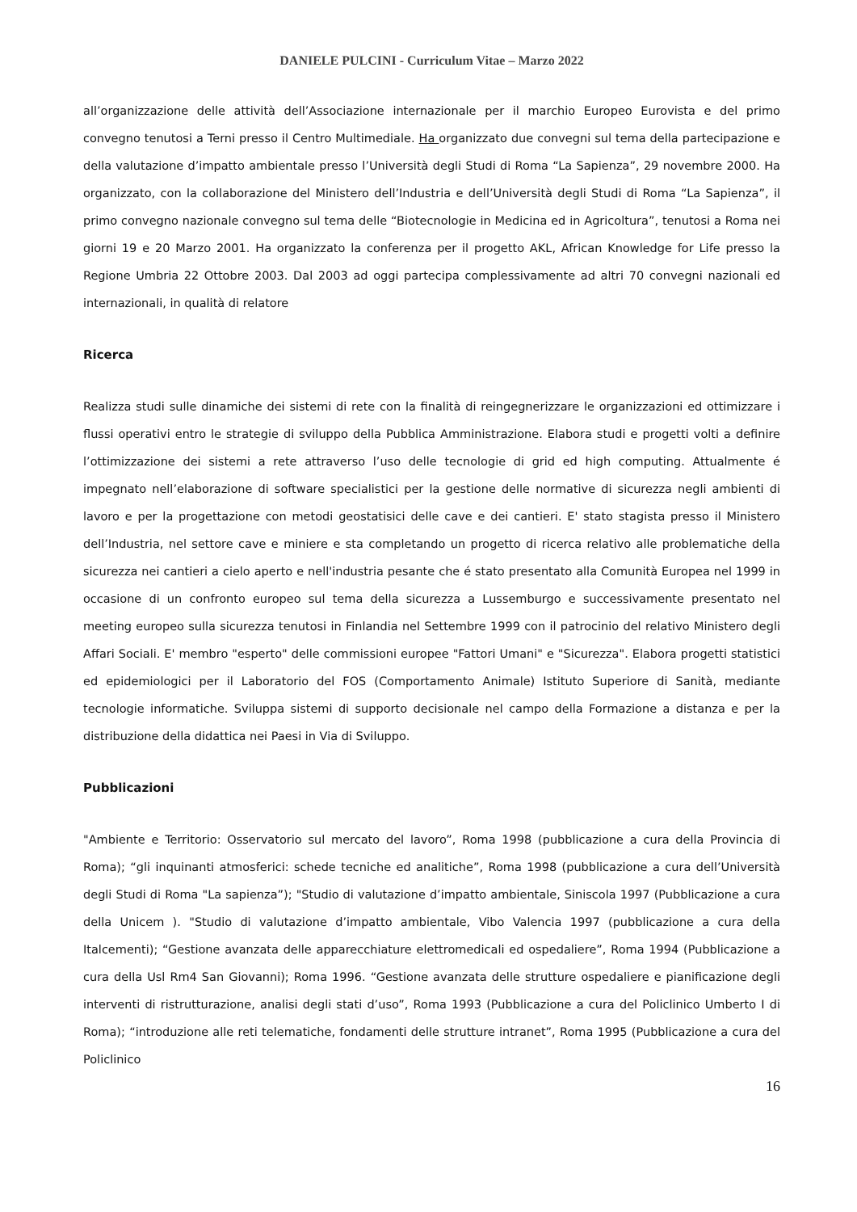DANIELE PULCINI - Curriculum Vitae – Marzo 2022
all’organizzazione delle attività dell’Associazione internazionale per il marchio Europeo Eurovista e del primo convegno tenutosi a Terni presso il Centro Multimediale. Ha organizzato due convegni sul tema della partecipazione e della valutazione d’impatto ambientale presso l’Università degli Studi di Roma “La Sapienza”, 29 novembre 2000. Ha organizzato, con la collaborazione del Ministero dell’Industria e dell’Università degli Studi di Roma “La Sapienza”, il primo convegno nazionale convegno sul tema delle “Biotecnologie in Medicina ed in Agricoltura”, tenutosi a Roma nei giorni 19 e 20 Marzo 2001. Ha organizzato la conferenza per il progetto AKL, African Knowledge for Life presso la Regione Umbria 22 Ottobre 2003. Dal 2003 ad oggi partecipa complessivamente ad altri 70 convegni nazionali ed internazionali, in qualità di relatore
Ricerca
Realizza studi sulle dinamiche dei sistemi di rete con la finalità di reingegnerizzare le organizzazioni ed ottimizzare i flussi operativi entro le strategie di sviluppo della Pubblica Amministrazione. Elabora studi e progetti volti a definire l’ottimizzazione dei sistemi a rete attraverso l’uso delle tecnologie di grid ed high computing. Attualmente é impegnato nell’elaborazione di software specialistici per la gestione delle normative di sicurezza negli ambienti di lavoro e per la progettazione con metodi geostatisici delle cave e dei cantieri. E' stato stagista presso il Ministero dell’Industria, nel settore cave e miniere e sta completando un progetto di ricerca relativo alle problematiche della sicurezza nei cantieri a cielo aperto e nell'industria pesante che é stato presentato alla Comunità Europea nel 1999 in occasione di un confronto europeo sul tema della sicurezza a Lussemburgo e successivamente presentato nel meeting europeo sulla sicurezza tenutosi in Finlandia nel Settembre 1999 con il patrocinio del relativo Ministero degli Affari Sociali. E' membro "esperto" delle commissioni europee "Fattori Umani" e "Sicurezza". Elabora progetti statistici ed epidemiologici per il Laboratorio del FOS (Comportamento Animale) Istituto Superiore di Sanità, mediante tecnologie informatiche. Sviluppa sistemi di supporto decisionale nel campo della Formazione a distanza e per la distribuzione della didattica nei Paesi in Via di Sviluppo.
Pubblicazioni
"Ambiente e Territorio: Osservatorio sul mercato del lavoro”, Roma 1998 (pubblicazione a cura della Provincia di Roma); “gli inquinanti atmosferici: schede tecniche ed analitiche”, Roma 1998 (pubblicazione a cura dell’Università degli Studi di Roma "La sapienza”); "Studio di valutazione d’impatto ambientale, Siniscola 1997 (Pubblicazione a cura della Unicem ). "Studio di valutazione d’impatto ambientale, Vibo Valencia 1997 (pubblicazione a cura della Italcementi); “Gestione avanzata delle apparecchiature elettromedicali ed ospedaliere”, Roma 1994 (Pubblicazione a cura della Usl Rm4 San Giovanni); Roma 1996. “Gestione avanzata delle strutture ospedaliere e pianificazione degli interventi di ristrutturazione, analisi degli stati d’uso”, Roma 1993 (Pubblicazione a cura del Policlinico Umberto I di Roma); “introduzione alle reti telematiche, fondamenti delle strutture intranet”, Roma 1995 (Pubblicazione a cura del Policlinico
16